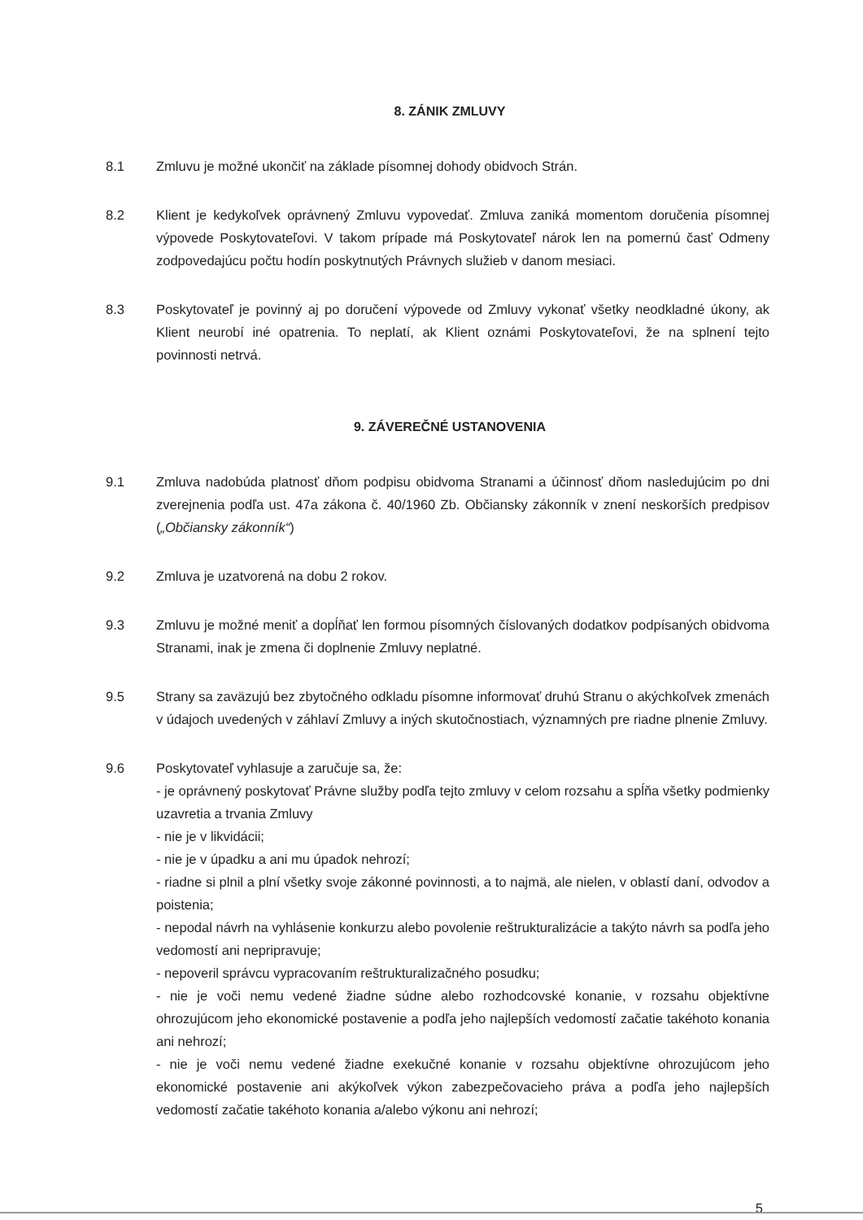8. ZÁNIK ZMLUVY
8.1 Zmluvu je možné ukončiť na základe písomnej dohody obidvoch Strán.
8.2 Klient je kedykoľvek oprávnený Zmluvu vypovedať. Zmluva zaniká momentom doručenia písomnej výpovede Poskytovateľovi. V takom prípade má Poskytovateľ nárok len na pomernú časť Odmeny zodpovedajúcu počtu hodín poskytnutých Právnych služieb v danom mesiaci.
8.3 Poskytovateľ je povinný aj po doručení výpovede od Zmluvy vykonať všetky neodkladné úkony, ak Klient neurobí iné opatrenia. To neplatí, ak Klient oznámi Poskytovateľovi, že na splnení tejto povinnosti netrvá.
9. ZÁVEREČNÉ USTANOVENIA
9.1 Zmluva nadobúda platnosť dňom podpisu obidvoma Stranami a účinnosť dňom nasledujúcim po dni zverejnenia podľa ust. 47a zákona č. 40/1960 Zb. Občiansky zákonník v znení neskorších predpisov („Občiansky zákonník“)
9.2 Zmluva je uzatvorená na dobu 2 rokov.
9.3 Zmluvu je možné meniť a dopĺňať len formou písomných číslovaných dodatkov podpísaných obidvoma Stranami, inak je zmena či doplnenie Zmluvy neplatné.
9.5 Strany sa zaväzujú bez zbytočného odkladu písomne informovať druhú Stranu o akýchkoľvek zmenách v údajoch uvedených v záhlaví Zmluvy a iných skutočnostiach, významných pre riadne plnenie Zmluvy.
9.6 Poskytovateľ vyhlasuje a zaručuje sa, že:
- je oprávnený poskytovať Právne služby podľa tejto zmluvy v celom rozsahu a spĺňa všetky podmienky uzavretia a trvania Zmluvy
- nie je v likvidácii;
- nie je v úpadku a ani mu úpadok nehrozí;
- riadne si plnil a plní všetky svoje zákonné povinnosti, a to najmä, ale nielen, v oblastí daní, odvodov a poistenia;
- nepodal návrh na vyhlásenie konkurzu alebo povolenie reštrukturalizácie a takýto návrh sa podľa jeho vedomostí ani nepripravuje;
- nepoveril správcu vypracovaním reštrukturalizačného posudku;
- nie je voči nemu vedené žiadne súdne alebo rozhodcovské konanie, v rozsahu objektívne ohrozujúcom jeho ekonomické postavenie a podľa jeho najlepších vedomostí začatie takéhoto konania ani nehrozí;
- nie je voči nemu vedené žiadne exekučné konanie v rozsahu objektívne ohrozujúcom jeho ekonomické postavenie ani akýkoľvek výkon zabezpečovacieho práva a podľa jeho najlepších vedomostí začatie takéhoto konania a/alebo výkonu ani nehrozí;
5